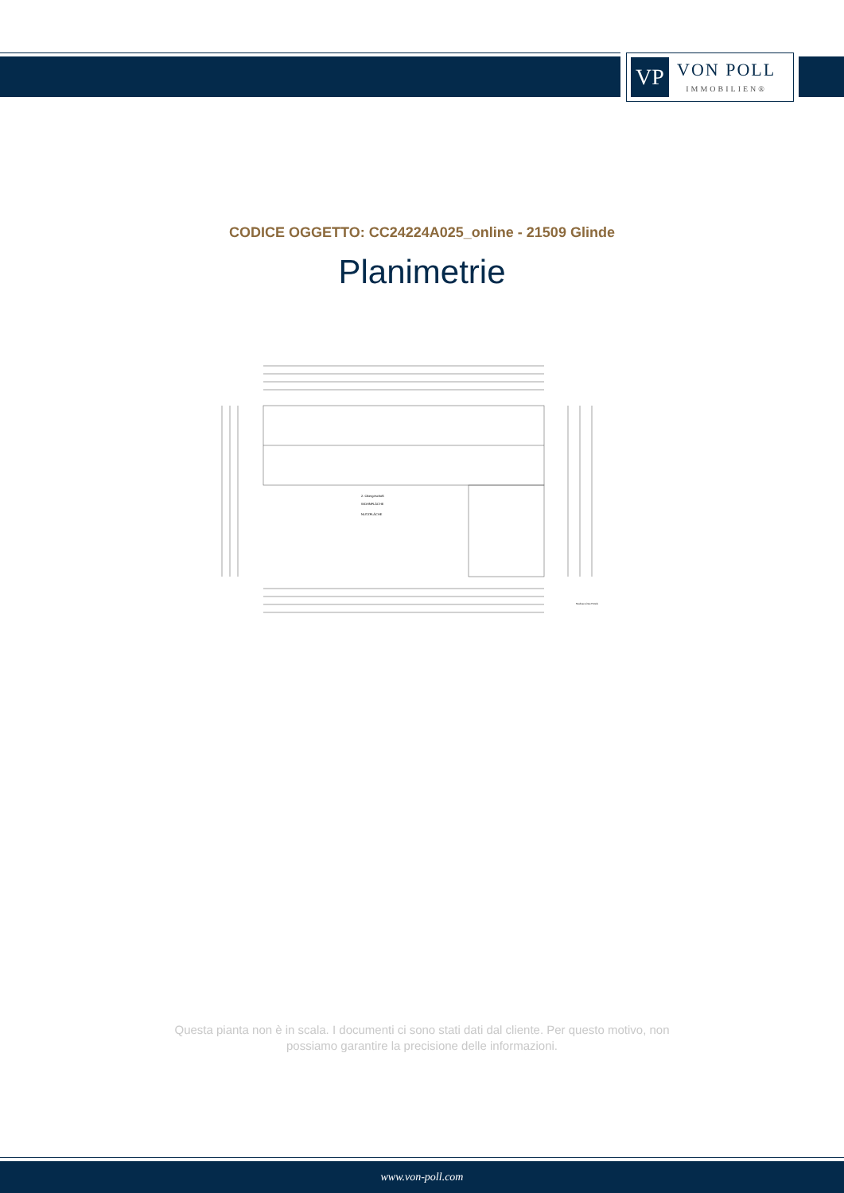VP
VON POLL
IMMOBILIEN®
CODICE OGGETTO: CC24224A025_online - 21509 Glinde
Planimetrie
2. Obergeschoß
WOHNFLÄCHE
NUTZFLÄCHE
Neubau eines Hotels
Questa pianta non è in scala. I documenti ci sono stati dati dal cliente. Per questo motivo, non possiamo garantire la precisione delle informazioni.
www.von-poll.com